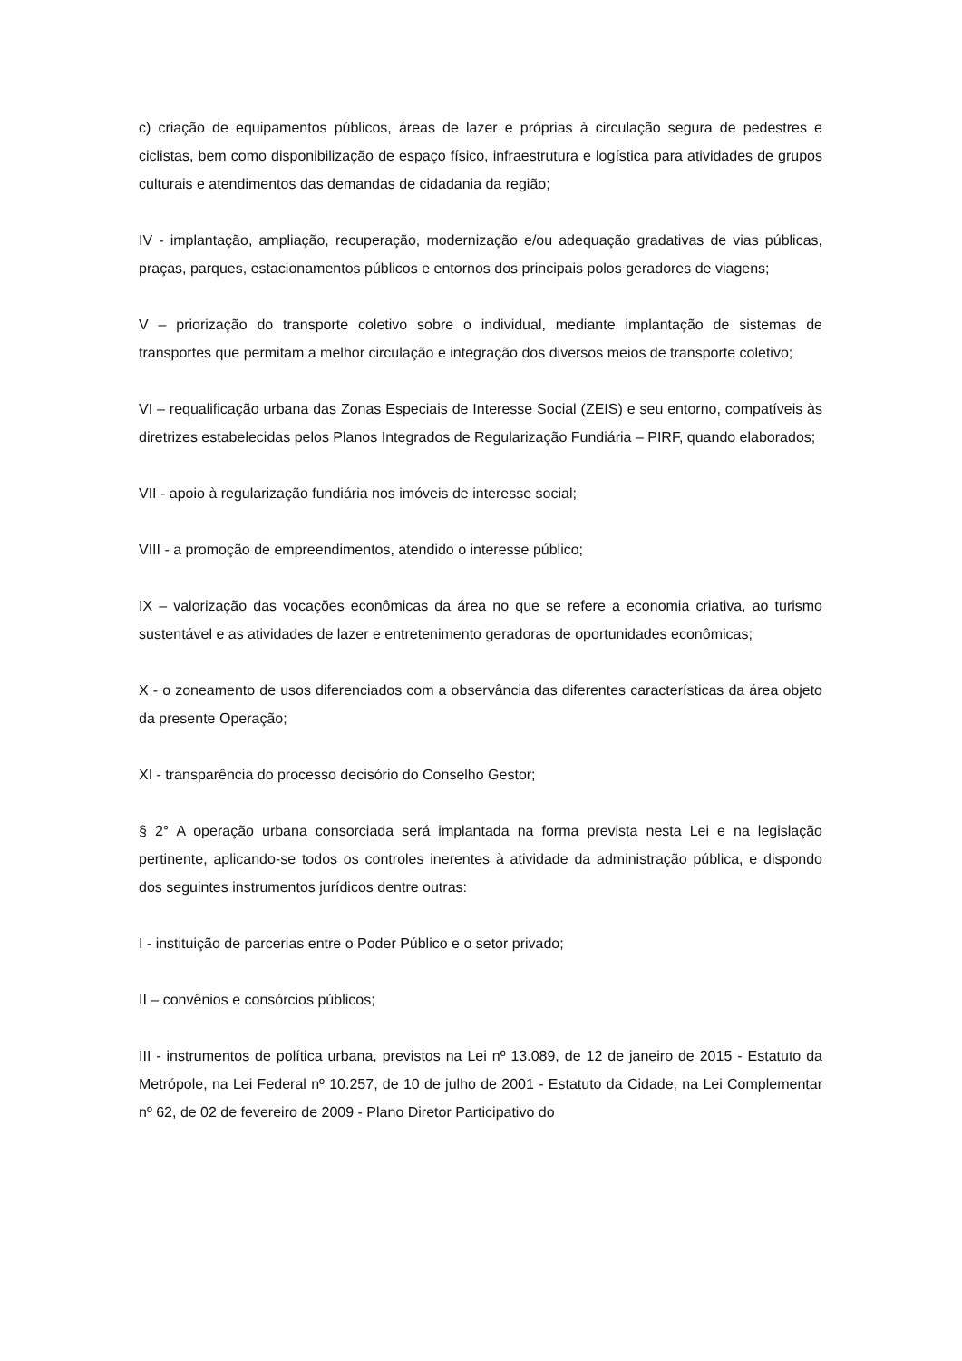c) criação de equipamentos públicos, áreas de lazer e próprias à circulação segura de pedestres e ciclistas, bem como disponibilização de espaço físico, infraestrutura e logística para atividades de grupos culturais e atendimentos das demandas de cidadania da região;
IV - implantação, ampliação, recuperação, modernização e/ou adequação gradativas de vias públicas, praças, parques, estacionamentos públicos e entornos dos principais polos geradores de viagens;
V – priorização do transporte coletivo sobre o individual, mediante implantação de sistemas de transportes que permitam a melhor circulação e integração dos diversos meios de transporte coletivo;
VI – requalificação urbana das Zonas Especiais de Interesse Social (ZEIS) e seu entorno, compatíveis às diretrizes estabelecidas pelos Planos Integrados de Regularização Fundiária – PIRF, quando elaborados;
VII - apoio à regularização fundiária nos imóveis de interesse social;
VIII - a promoção de empreendimentos, atendido o interesse público;
IX – valorização das vocações econômicas da área no que se refere a economia criativa, ao turismo sustentável e as atividades de lazer e entretenimento geradoras de oportunidades econômicas;
X - o zoneamento de usos diferenciados com a observância das diferentes características da área objeto da presente Operação;
XI - transparência do processo decisório do Conselho Gestor;
§ 2° A operação urbana consorciada será implantada na forma prevista nesta Lei e na legislação pertinente, aplicando-se todos os controles inerentes à atividade da administração pública, e dispondo dos seguintes instrumentos jurídicos dentre outras:
I - instituição de parcerias entre o Poder Público e o setor privado;
II – convênios e consórcios públicos;
III - instrumentos de política urbana, previstos na Lei nº 13.089, de 12 de janeiro de 2015 - Estatuto da Metrópole, na Lei Federal nº 10.257, de 10 de julho de 2001 - Estatuto da Cidade, na Lei Complementar nº 62, de 02 de fevereiro de 2009 - Plano Diretor Participativo do